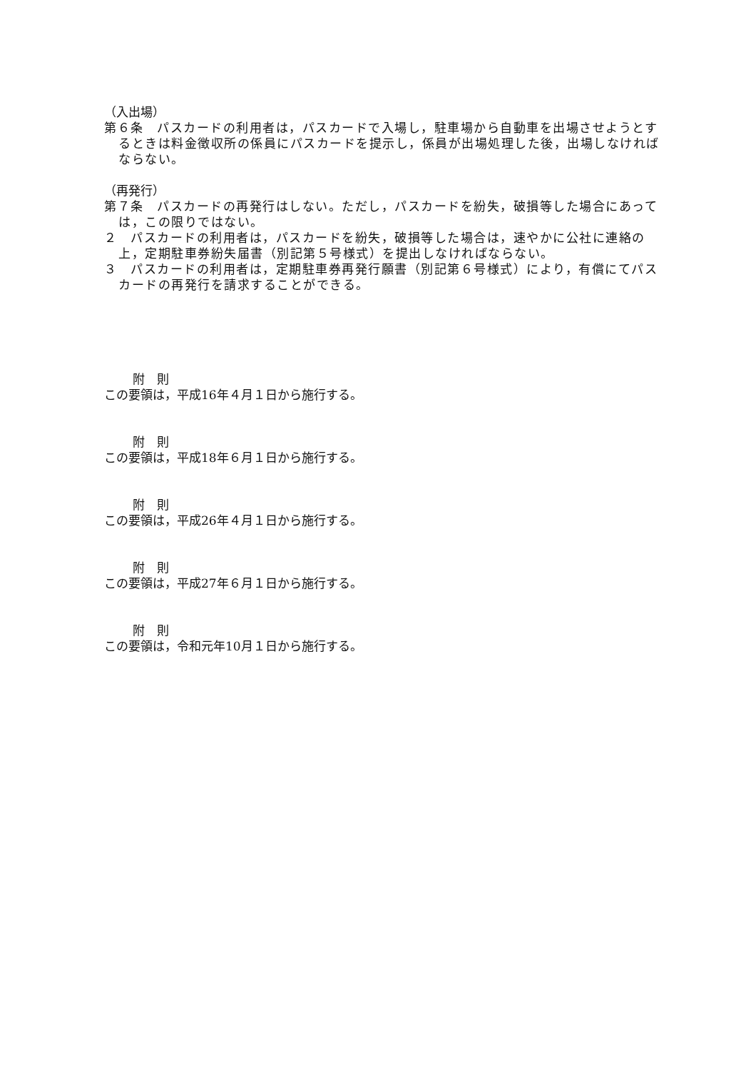（入出場）
第６条　パスカードの利用者は，パスカードで入場し，駐車場から自動車を出場させようとするときは料金徴収所の係員にパスカードを提示し，係員が出場処理した後，出場しなければならない。
（再発行）
第７条　パスカードの再発行はしない。ただし，パスカードを紛失，破損等した場合にあっては，この限りではない。
２　パスカードの利用者は，パスカードを紛失，破損等した場合は，速やかに公社に連絡の上，定期駐車券紛失届書（別記第５号様式）を提出しなければならない。
３　パスカードの利用者は，定期駐車券再発行願書（別記第６号様式）により，有償にてパスカードの再発行を請求することができる。
附　則
この要領は，平成16年４月１日から施行する。
附　則
この要領は，平成18年６月１日から施行する。
附　則
この要領は，平成26年４月１日から施行する。
附　則
この要領は，平成27年６月１日から施行する。
附　則
この要領は，令和元年10月１日から施行する。